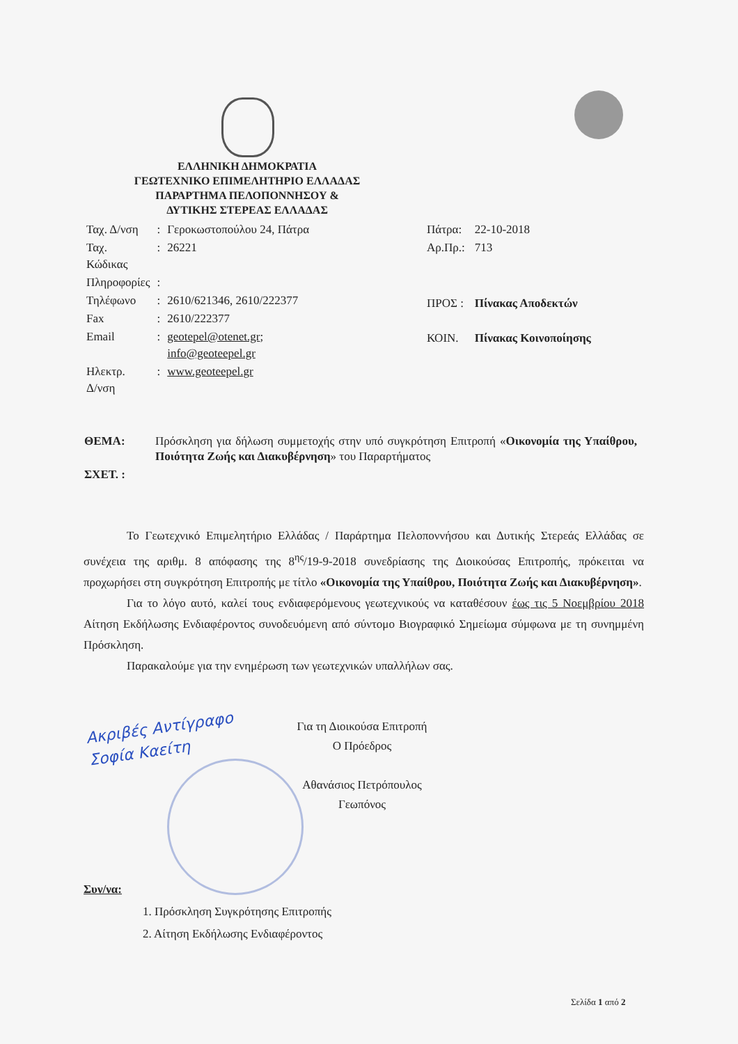Ακριβές Αντίγραφο
Σοφία Καείτη
ΕΛΛΗΝΙΚΗ ΔΗΜΟΚΡΑΤΙΑ
ΓΕΩΤΕΧΝΙΚΟ ΕΠΙΜΕΛΗΤΗΡΙΟ ΕΛΛΑΔΑΣ
ΠΑΡΑΡΤΗΜΑ ΠΕΛΟΠΟΝΝΗΣΟΥ &
ΔΥΤΙΚΗΣ ΣΤΕΡΕΑΣ ΕΛΛΑΔΑΣ
| Ταχ. Δ/νση | : | Γεροκωστοπούλου 24, Πάτρα |
| Ταχ. Κώδικας | : | 26221 |
| Πληροφορίες | : | |
| Τηλέφωνο | : | 2610/621346, 2610/222377 |
| Fax | : | 2610/222377 |
| Email | : | geotepel@otenet.gr ; info@geoteepel.gr |
| Ηλεκτρ. Δ/νση | : | www.geoteepel.gr |
| Πάτρα: | 22-10-2018 |
| Αρ.Πρ.: | 713 |
| ΠΡΟΣ : | Πίνακας Αποδεκτών |
| ΚΟΙΝ. | Πίνακας Κοινοποίησης |
| ΘΕΜΑ: | Πρόσκληση για δήλωση συμμετοχής στην υπό συγκρότηση Επιτροπή « Οικονομία της Υπαίθρου, Ποιότητα Ζωής και Διακυβέρνηση » του Παραρτήματος |
| ΣΧΕΤ. : | |
Το Γεωτεχνικό Επιμελητήριο Ελλάδας / Παράρτημα Πελοποννήσου και Δυτικής Στερεάς Ελλάδας σε συνέχεια της αριθμ. 8 απόφασης της 8<sup>ης</sup>/19-9-2018 συνεδρίασης της Διοικούσας Επιτροπής, πρόκειται να προχωρήσει στη συγκρότηση Επιτροπής με τίτλο «Οικονομία της Υπαίθρου, Ποιότητα Ζωής και Διακυβέρνηση».
Για το λόγο αυτό, καλεί τους ενδιαφερόμενους γεωτεχνικούς να καταθέσουν έως τις 5 Νοεμβρίου 2018 Αίτηση Εκδήλωσης Ενδιαφέροντος συνοδευόμενη από σύντομο Βιογραφικό Σημείωμα σύμφωνα με τη συνημμένη Πρόσκληση.
Παρακαλούμε για την ενημέρωση των γεωτεχνικών υπαλλήλων σας.
Για τη Διοικούσα Επιτροπή
Ο Πρόεδρος
Αθανάσιος Πετρόπουλος
Γεωπόνος
Συν/να:
1. Πρόσκληση Συγκρότησης Επιτροπής
2. Αίτηση Εκδήλωσης Ενδιαφέροντος
Σελίδα 1 από 2